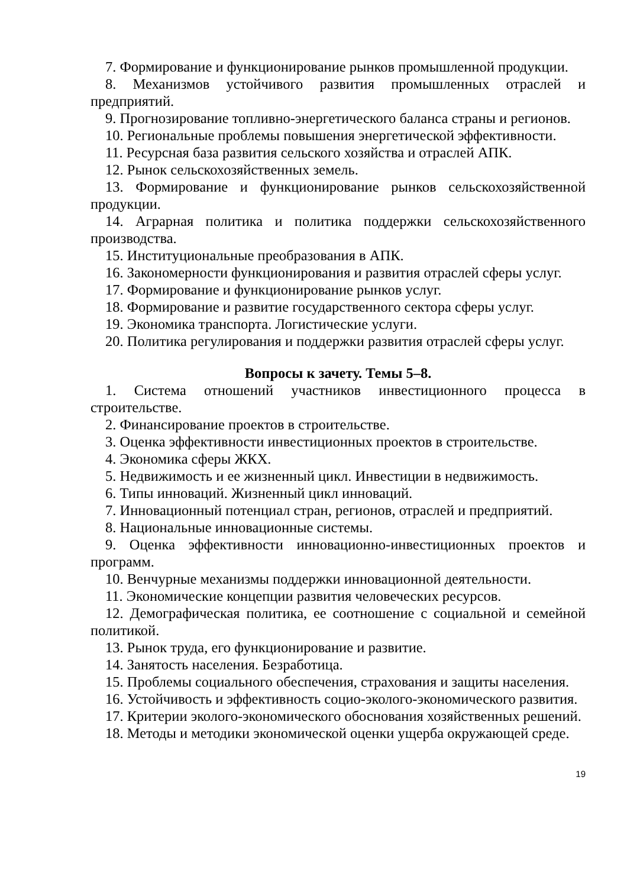7. Формирование и функционирование рынков промышленной продукции.
8. Механизмов устойчивого развития промышленных отраслей и предприятий.
9. Прогнозирование топливно-энергетического баланса страны и регионов.
10. Региональные проблемы повышения энергетической эффективности.
11. Ресурсная база развития сельского хозяйства и отраслей АПК.
12. Рынок сельскохозяйственных земель.
13. Формирование и функционирование рынков сельскохозяйственной продукции.
14. Аграрная политика и политика поддержки сельскохозяйственного производства.
15. Институциональные преобразования в АПК.
16. Закономерности функционирования и развития отраслей сферы услуг.
17. Формирование и функционирование рынков услуг.
18. Формирование и развитие государственного сектора сферы услуг.
19. Экономика транспорта. Логистические услуги.
20. Политика регулирования и поддержки развития отраслей сферы услуг.
Вопросы к зачету. Темы 5–8.
1. Система отношений участников инвестиционного процесса в строительстве.
2. Финансирование проектов в строительстве.
3. Оценка эффективности инвестиционных проектов в строительстве.
4. Экономика сферы ЖКХ.
5. Недвижимость и ее жизненный цикл. Инвестиции в недвижимость.
6. Типы инноваций. Жизненный цикл инноваций.
7. Инновационный потенциал стран, регионов, отраслей и предприятий.
8. Национальные инновационные системы.
9. Оценка эффективности инновационно-инвестиционных проектов и программ.
10. Венчурные механизмы поддержки инновационной деятельности.
11. Экономические концепции развития человеческих ресурсов.
12. Демографическая политика, ее соотношение с социальной и семейной политикой.
13. Рынок труда, его функционирование и развитие.
14. Занятость населения. Безработица.
15. Проблемы социального обеспечения, страхования и защиты населения.
16. Устойчивость и эффективность социо-эколого-экономического развития.
17. Критерии эколого-экономического обоснования хозяйственных решений.
18. Методы и методики экономической оценки ущерба окружающей среде.
19